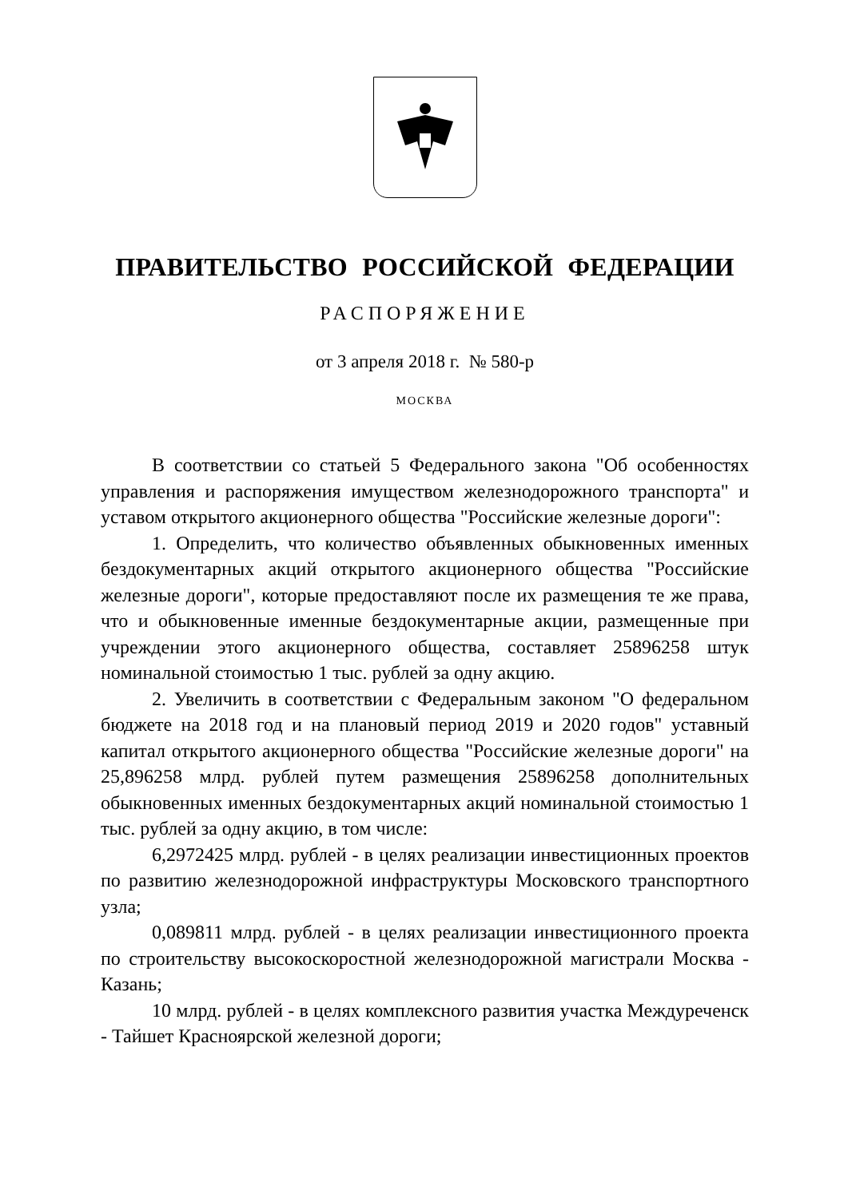ПРАВИТЕЛЬСТВО РОССИЙСКОЙ ФЕДЕРАЦИИ
РАСПОРЯЖЕНИЕ
от 3 апреля 2018 г. № 580-р
МОСКВА
В соответствии со статьей 5 Федерального закона "Об особенностях управления и распоряжения имуществом железнодорожного транспорта" и уставом открытого акционерного общества "Российские железные дороги":
1. Определить, что количество объявленных обыкновенных именных бездокументарных акций открытого акционерного общества "Российские железные дороги", которые предоставляют после их размещения те же права, что и обыкновенные именные бездокументарные акции, размещенные при учреждении этого акционерного общества, составляет 25896258 штук номинальной стоимостью 1 тыс. рублей за одну акцию.
2. Увеличить в соответствии с Федеральным законом "О федеральном бюджете на 2018 год и на плановый период 2019 и 2020 годов" уставный капитал открытого акционерного общества "Российские железные дороги" на 25,896258 млрд. рублей путем размещения 25896258 дополнительных обыкновенных именных бездокументарных акций номинальной стоимостью 1 тыс. рублей за одну акцию, в том числе:
6,2972425 млрд. рублей - в целях реализации инвестиционных проектов по развитию железнодорожной инфраструктуры Московского транспортного узла;
0,089811 млрд. рублей - в целях реализации инвестиционного проекта по строительству высокоскоростной железнодорожной магистрали Москва - Казань;
10 млрд. рублей - в целях комплексного развития участка Междуреченск - Тайшет Красноярской железной дороги;